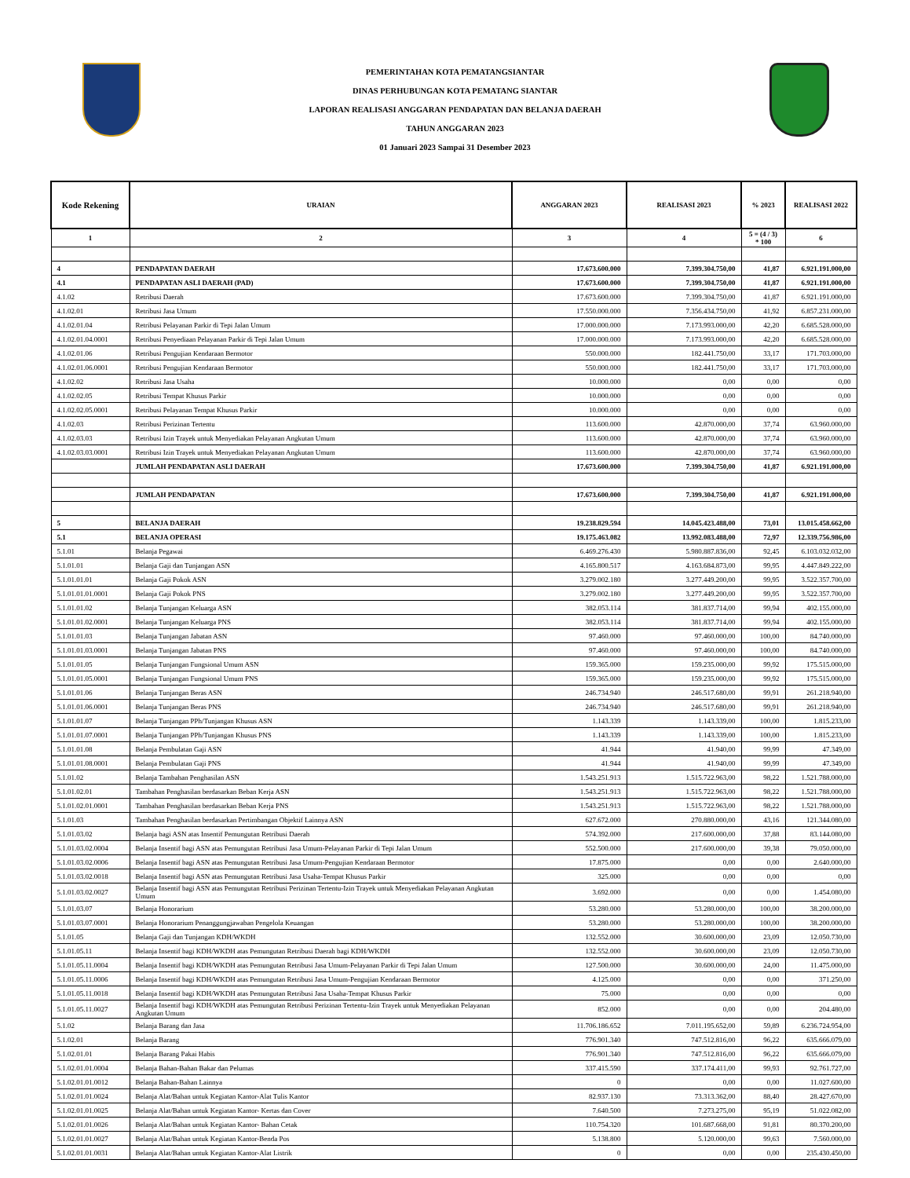PEMERINTAHAN KOTA PEMATANGSIANTAR
DINAS PERHUBUNGAN KOTA PEMATANG SIANTAR
LAPORAN REALISASI ANGGARAN PENDAPATAN DAN BELANJA DAERAH
TAHUN ANGGARAN 2023
01 Januari 2023 Sampai 31 Desember 2023
| Kode Rekening | URAIAN | ANGGARAN 2023 | REALISASI 2023 | % 2023 | REALISASI 2022 |
| --- | --- | --- | --- | --- | --- |
| 1 | 2 | 3 | 4 | 5 = (4 / 3) * 100 | 6 |
| 4 | PENDAPATAN DAERAH | 17.673.600.000 | 7.399.304.750,00 | 41,87 | 6.921.191.000,00 |
| 4.1 | PENDAPATAN ASLI DAERAH (PAD) | 17.673.600.000 | 7.399.304.750,00 | 41,87 | 6.921.191.000,00 |
| 4.1.02 | Retribusi Daerah | 17.673.600.000 | 7.399.304.750,00 | 41,87 | 6.921.191.000,00 |
| 4.1.02.01 | Retribusi Jasa Umum | 17.550.000.000 | 7.356.434.750,00 | 41,92 | 6.857.231.000,00 |
| 4.1.02.01.04 | Retribusi Pelayanan Parkir di Tepi Jalan Umum | 17.000.000.000 | 7.173.993.000,00 | 42,20 | 6.685.528.000,00 |
| 4.1.02.01.04.0001 | Retribusi Penyediaan Pelayanan Parkir di Tepi Jalan Umum | 17.000.000.000 | 7.173.993.000,00 | 42,20 | 6.685.528.000,00 |
| 4.1.02.01.06 | Retribusi Pengujian Kendaraan Bermotor | 550.000.000 | 182.441.750,00 | 33,17 | 171.703.000,00 |
| 4.1.02.01.06.0001 | Retribusi Pengujian Kendaraan Bermotor | 550.000.000 | 182.441.750,00 | 33,17 | 171.703.000,00 |
| 4.1.02.02 | Retribusi Jasa Usaha | 10.000.000 | 0,00 | 0,00 | 0,00 |
| 4.1.02.02.05 | Retribusi Tempat Khusus Parkir | 10.000.000 | 0,00 | 0,00 | 0,00 |
| 4.1.02.02.05.0001 | Retribusi Pelayanan Tempat Khusus Parkir | 10.000.000 | 0,00 | 0,00 | 0,00 |
| 4.1.02.03 | Retribusi Perizinan Tertentu | 113.600.000 | 42.870.000,00 | 37,74 | 63.960.000,00 |
| 4.1.02.03.03 | Retribusi Izin Trayek untuk Menyediakan Pelayanan Angkutan Umum | 113.600.000 | 42.870.000,00 | 37,74 | 63.960.000,00 |
| 4.1.02.03.03.0001 | Retribusi Izin Trayek untuk Menyediakan Pelayanan Angkutan Umum | 113.600.000 | 42.870.000,00 | 37,74 | 63.960.000,00 |
| | JUMLAH PENDAPATAN ASLI DAERAH | 17.673.600.000 | 7.399.304.750,00 | 41,87 | 6.921.191.000,00 |
| | JUMLAH PENDAPATAN | 17.673.600.000 | 7.399.304.750,00 | 41,87 | 6.921.191.000,00 |
| 5 | BELANJA DAERAH | 19.238.829.594 | 14.045.423.488,00 | 73,01 | 13.015.458.662,00 |
| 5.1 | BELANJA OPERASI | 19.175.463.082 | 13.992.083.488,00 | 72,97 | 12.339.756.986,00 |
| 5.1.01 | Belanja Pegawai | 6.469.276.430 | 5.980.887.836,00 | 92,45 | 6.103.032.032,00 |
| 5.1.01.01 | Belanja Gaji dan Tunjangan ASN | 4.165.800.517 | 4.163.684.873,00 | 99,95 | 4.447.849.222,00 |
| 5.1.01.01.01 | Belanja Gaji Pokok ASN | 3.279.002.180 | 3.277.449.200,00 | 99,95 | 3.522.357.700,00 |
| 5.1.01.01.01.0001 | Belanja Gaji Pokok PNS | 3.279.002.180 | 3.277.449.200,00 | 99,95 | 3.522.357.700,00 |
| 5.1.01.01.02 | Belanja Tunjangan Keluarga ASN | 382.053.114 | 381.837.714,00 | 99,94 | 402.155.000,00 |
| 5.1.01.01.02.0001 | Belanja Tunjangan Keluarga PNS | 382.053.114 | 381.837.714,00 | 99,94 | 402.155.000,00 |
| 5.1.01.01.03 | Belanja Tunjangan Jabatan ASN | 97.460.000 | 97.460.000,00 | 100,00 | 84.740.000,00 |
| 5.1.01.01.03.0001 | Belanja Tunjangan Jabatan PNS | 97.460.000 | 97.460.000,00 | 100,00 | 84.740.000,00 |
| 5.1.01.01.05 | Belanja Tunjangan Fungsional Umum ASN | 159.365.000 | 159.235.000,00 | 99,92 | 175.515.000,00 |
| 5.1.01.01.05.0001 | Belanja Tunjangan Fungsional Umum PNS | 159.365.000 | 159.235.000,00 | 99,92 | 175.515.000,00 |
| 5.1.01.01.06 | Belanja Tunjangan Beras ASN | 246.734.940 | 246.517.680,00 | 99,91 | 261.218.940,00 |
| 5.1.01.01.06.0001 | Belanja Tunjangan Beras PNS | 246.734.940 | 246.517.680,00 | 99,91 | 261.218.940,00 |
| 5.1.01.01.07 | Belanja Tunjangan PPh/Tunjangan Khusus ASN | 1.143.339 | 1.143.339,00 | 100,00 | 1.815.233,00 |
| 5.1.01.01.07.0001 | Belanja Tunjangan PPh/Tunjangan Khusus PNS | 1.143.339 | 1.143.339,00 | 100,00 | 1.815.233,00 |
| 5.1.01.01.08 | Belanja Pembulatan Gaji ASN | 41.944 | 41.940,00 | 99,99 | 47.349,00 |
| 5.1.01.01.08.0001 | Belanja Pembulatan Gaji PNS | 41.944 | 41.940,00 | 99,99 | 47.349,00 |
| 5.1.01.02 | Belanja Tambahan Penghasilan ASN | 1.543.251.913 | 1.515.722.963,00 | 98,22 | 1.521.788.000,00 |
| 5.1.01.02.01 | Tambahan Penghasilan berdasarkan Beban Kerja ASN | 1.543.251.913 | 1.515.722.963,00 | 98,22 | 1.521.788.000,00 |
| 5.1.01.02.01.0001 | Tambahan Penghasilan berdasarkan Beban Kerja PNS | 1.543.251.913 | 1.515.722.963,00 | 98,22 | 1.521.788.000,00 |
| 5.1.01.03 | Tambahan Penghasilan berdasarkan Pertimbangan Objektif Lainnya ASN | 627.672.000 | 270.880.000,00 | 43,16 | 121.344.080,00 |
| 5.1.01.03.02 | Belanja bagi ASN atas Insentif Pemungutan Retribusi Daerah | 574.392.000 | 217.600.000,00 | 37,88 | 83.144.080,00 |
| 5.1.01.03.02.0004 | Belanja Insentif bagi ASN atas Pemungutan Retribusi Jasa Umum-Pelayanan Parkir di Tepi Jalan Umum | 552.500.000 | 217.600.000,00 | 39,38 | 79.050.000,00 |
| 5.1.01.03.02.0006 | Belanja Insentif bagi ASN atas Pemungutan Retribusi Jasa Umum-Pengujian Kendaraan Bermotor | 17.875.000 | 0,00 | 0,00 | 2.640.000,00 |
| 5.1.01.03.02.0018 | Belanja Insentif bagi ASN atas Pemungutan Retribusi Jasa Usaha-Tempat Khusus Parkir | 325.000 | 0,00 | 0,00 | 0,00 |
| 5.1.01.03.02.0027 | Belanja Insentif bagi ASN atas Pemungutan Retribusi Perizinan Tertentu-Izin Trayek untuk Menyediakan Pelayanan Angkutan Umum | 3.692.000 | 0,00 | 0,00 | 1.454.080,00 |
| 5.1.01.03.07 | Belanja Honorarium | 53.280.000 | 53.280.000,00 | 100,00 | 38.200.000,00 |
| 5.1.01.03.07.0001 | Belanja Honorarium Penanggungjawaban Pengelola Keuangan | 53.280.000 | 53.280.000,00 | 100,00 | 38.200.000,00 |
| 5.1.01.05 | Belanja Gaji dan Tunjangan KDH/WKDH | 132.552.000 | 30.600.000,00 | 23,09 | 12.050.730,00 |
| 5.1.01.05.11 | Belanja Insentif bagi KDH/WKDH atas Pemungutan Retribusi Daerah bagi KDH/WKDH | 132.552.000 | 30.600.000,00 | 23,09 | 12.050.730,00 |
| 5.1.01.05.11.0004 | Belanja Insentif bagi KDH/WKDH atas Pemungutan Retribusi Jasa Umum-Pelayanan Parkir di Tepi Jalan Umum | 127.500.000 | 30.600.000,00 | 24,00 | 11.475.000,00 |
| 5.1.01.05.11.0006 | Belanja Insentif bagi KDH/WKDH atas Pemungutan Retribusi Jasa Umum-Pengujian Kendaraan Bermotor | 4.125.000 | 0,00 | 0,00 | 371.250,00 |
| 5.1.01.05.11.0018 | Belanja Insentif bagi KDH/WKDH atas Pemungutan Retribusi Jasa Usaha-Tempat Khusus Parkir | 75.000 | 0,00 | 0,00 | 0,00 |
| 5.1.01.05.11.0027 | Belanja Insentif bagi KDH/WKDH atas Pemungutan Retribusi Perizinan Tertentu-Izin Trayek untuk Menyediakan Pelayanan Angkutan Umum | 852.000 | 0,00 | 0,00 | 204.480,00 |
| 5.1.02 | Belanja Barang dan Jasa | 11.706.186.652 | 7.011.195.652,00 | 59,89 | 6.236.724.954,00 |
| 5.1.02.01 | Belanja Barang | 776.901.340 | 747.512.816,00 | 96,22 | 635.666.079,00 |
| 5.1.02.01.01 | Belanja Barang Pakai Habis | 776.901.340 | 747.512.816,00 | 96,22 | 635.666.079,00 |
| 5.1.02.01.01.0004 | Belanja Bahan-Bahan Bakar dan Pelumas | 337.415.590 | 337.174.411,00 | 99,93 | 92.761.727,00 |
| 5.1.02.01.01.0012 | Belanja Bahan-Bahan Lainnya | 0 | 0,00 | 0,00 | 11.027.600,00 |
| 5.1.02.01.01.0024 | Belanja Alat/Bahan untuk Kegiatan Kantor-Alat Tulis Kantor | 82.937.130 | 73.313.362,00 | 88,40 | 28.427.670,00 |
| 5.1.02.01.01.0025 | Belanja Alat/Bahan untuk Kegiatan Kantor- Kertas dan Cover | 7.640.500 | 7.273.275,00 | 95,19 | 51.022.082,00 |
| 5.1.02.01.01.0026 | Belanja Alat/Bahan untuk Kegiatan Kantor- Bahan Cetak | 110.754.320 | 101.687.668,00 | 91,81 | 80.370.200,00 |
| 5.1.02.01.01.0027 | Belanja Alat/Bahan untuk Kegiatan Kantor-Benda Pos | 5.138.800 | 5.120.000,00 | 99,63 | 7.560.000,00 |
| 5.1.02.01.01.0031 | Belanja Alat/Bahan untuk Kegiatan Kantor-Alat Listrik | 0 | 0,00 | 0,00 | 235.430.450,00 |